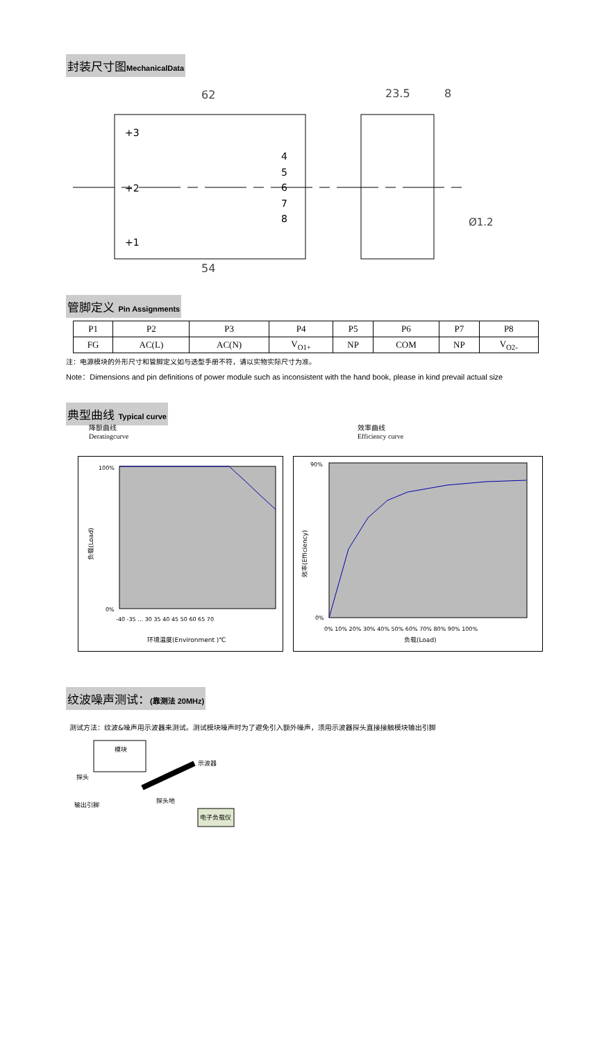封装尺寸图MechanicalData
62
23.5
8
+3
+2
+1
4
5
6
7
8
54
Ø1.2
管脚定义 Pin Assignments
| P1 | P2 | P3 | P4 | P5 | P6 | P7 | P8 |
| FG | AC(L) | AC(N) | V<sub>O1+</sub> | NP | COM | NP | V<sub>O2-</sub> |
注：电源模块的外形尺寸和管脚定义如与选型手册不符，请以实物实际尺寸为准。
Note：Dimensions and pin definitions of power module such as inconsistent with the hand book, please in kind prevail actual size
典型曲线 Typical curve
降额曲线
Deratingcurve
效率曲线
Efficiency curve
100%
0%
-40 -35 … 30 35 40 45 50 60 65 70
环境温度(Environment )℃
负载(Load)
90%
0%
0% 10% 20% 30% 40% 50% 60% 70% 80% 90% 100%
负载(Load)
效率(Efficiency)
纹波噪声测试：(靠测法 20MHz)
测试方法：纹波&噪声用示波器来测试。测试模块噪声时为了避免引入额外噪声，须用示波器探头直接接触模块输出引脚
模块
示波器
探头
探头地
输出引脚
电子负载仪